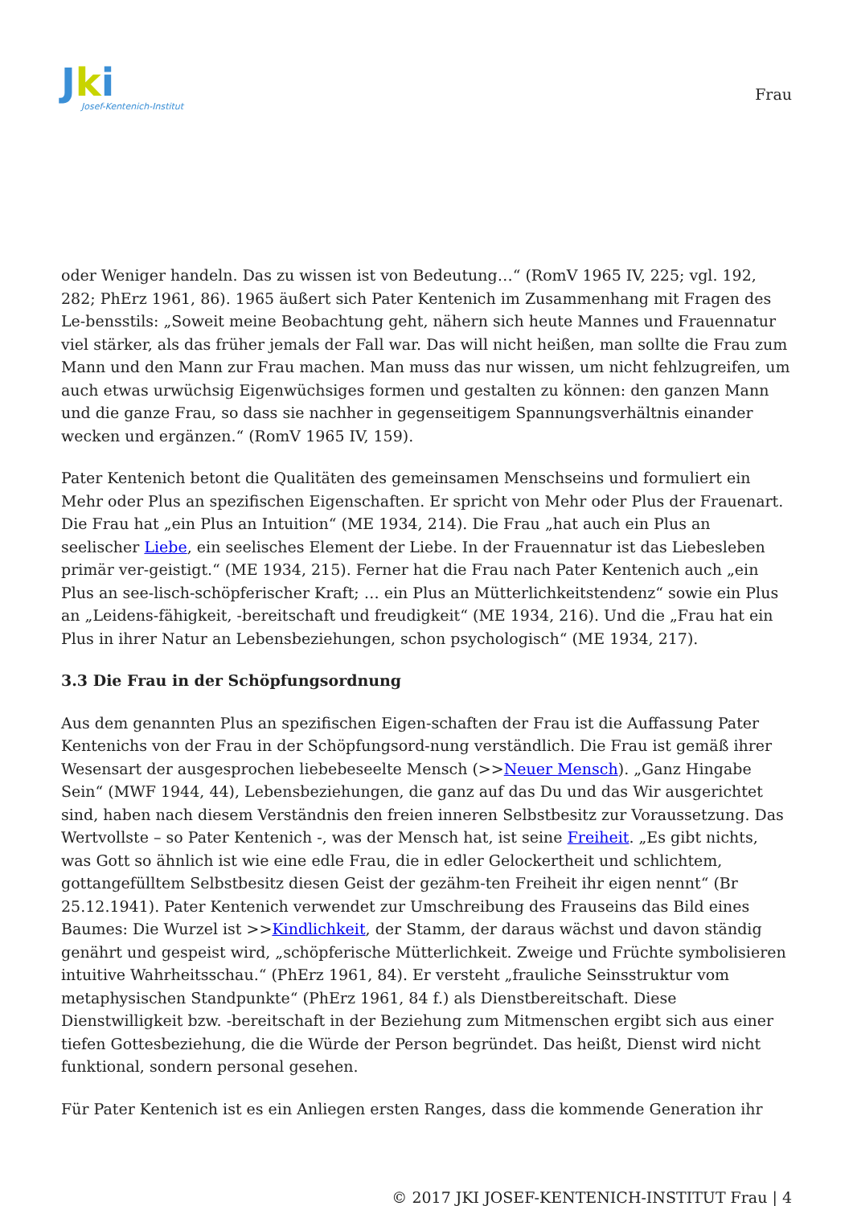Jki
Josef-Kentenich-Institut
Frau
oder Weniger handeln. Das zu wissen ist von Bedeutung…“ (RomV 1965 IV, 225; vgl. 192, 282; PhErz 1961, 86). 1965 äußert sich Pater Kentenich im Zusammenhang mit Fragen des Le-bensstils: „Soweit meine Beobachtung geht, nähern sich heute Mannes und Frauennatur viel stärker, als das früher jemals der Fall war. Das will nicht heißen, man sollte die Frau zum Mann und den Mann zur Frau machen. Man muss das nur wissen, um nicht fehlzugreifen, um auch etwas urwüchsig Eigenwüchsiges formen und gestalten zu können: den ganzen Mann und die ganze Frau, so dass sie nachher in gegenseitigem Spannungsverhältnis einander wecken und ergänzen.“ (RomV 1965 IV, 159).
Pater Kentenich betont die Qualitäten des gemeinsamen Menschseins und formuliert ein Mehr oder Plus an spezifischen Eigenschaften. Er spricht von Mehr oder Plus der Frauenart. Die Frau hat „ein Plus an Intuition“ (ME 1934, 214). Die Frau „hat auch ein Plus an seelischer Liebe, ein seelisches Element der Liebe. In der Frauennatur ist das Liebesleben primär ver-geistigt.“ (ME 1934, 215). Ferner hat die Frau nach Pater Kentenich auch „ein Plus an see-lisch-schöpferischer Kraft; … ein Plus an Mütterlichkeitstendenz“ sowie ein Plus an „Leidens-fähigkeit, -bereitschaft und freudigkeit“ (ME 1934, 216). Und die „Frau hat ein Plus in ihrer Natur an Lebensbeziehungen, schon psychologisch“ (ME 1934, 217).
3.3 Die Frau in der Schöpfungsordnung
Aus dem genannten Plus an spezifischen Eigen-schaften der Frau ist die Auffassung Pater Kentenichs von der Frau in der Schöpfungsord-nung verständlich. Die Frau ist gemäß ihrer Wesensart der ausgesprochen liebebeseelte Mensch (>>Neuer Mensch). „Ganz Hingabe Sein“ (MWF 1944, 44), Lebensbeziehungen, die ganz auf das Du und das Wir ausgerichtet sind, haben nach diesem Verständnis den freien inneren Selbstbesitz zur Voraussetzung. Das Wertvollste – so Pater Kentenich -, was der Mensch hat, ist seine Freiheit. „Es gibt nichts, was Gott so ähnlich ist wie eine edle Frau, die in edler Gelockertheit und schlichtem, gottangefülltem Selbstbesitz diesen Geist der gezähm-ten Freiheit ihr eigen nennt“ (Br 25.12.1941). Pater Kentenich verwendet zur Umschreibung des Frauseins das Bild eines Baumes: Die Wurzel ist >>Kindlichkeit, der Stamm, der daraus wächst und davon ständig genährt und gespeist wird, „schöpferische Mütterlichkeit. Zweige und Früchte symbolisieren intuitive Wahrheitsschau.“ (PhErz 1961, 84). Er versteht „frauliche Seinsstruktur vom metaphysischen Standpunkte“ (PhErz 1961, 84 f.) als Dienstbereitschaft. Diese Dienstwilligkeit bzw. -bereitschaft in der Beziehung zum Mitmenschen ergibt sich aus einer tiefen Gottesbeziehung, die die Würde der Person begründet. Das heißt, Dienst wird nicht funktional, sondern personal gesehen.
Für Pater Kentenich ist es ein Anliegen ersten Ranges, dass die kommende Generation ihr
© 2017 JKI JOSEF-KENTENICH-INSTITUT Frau | 4